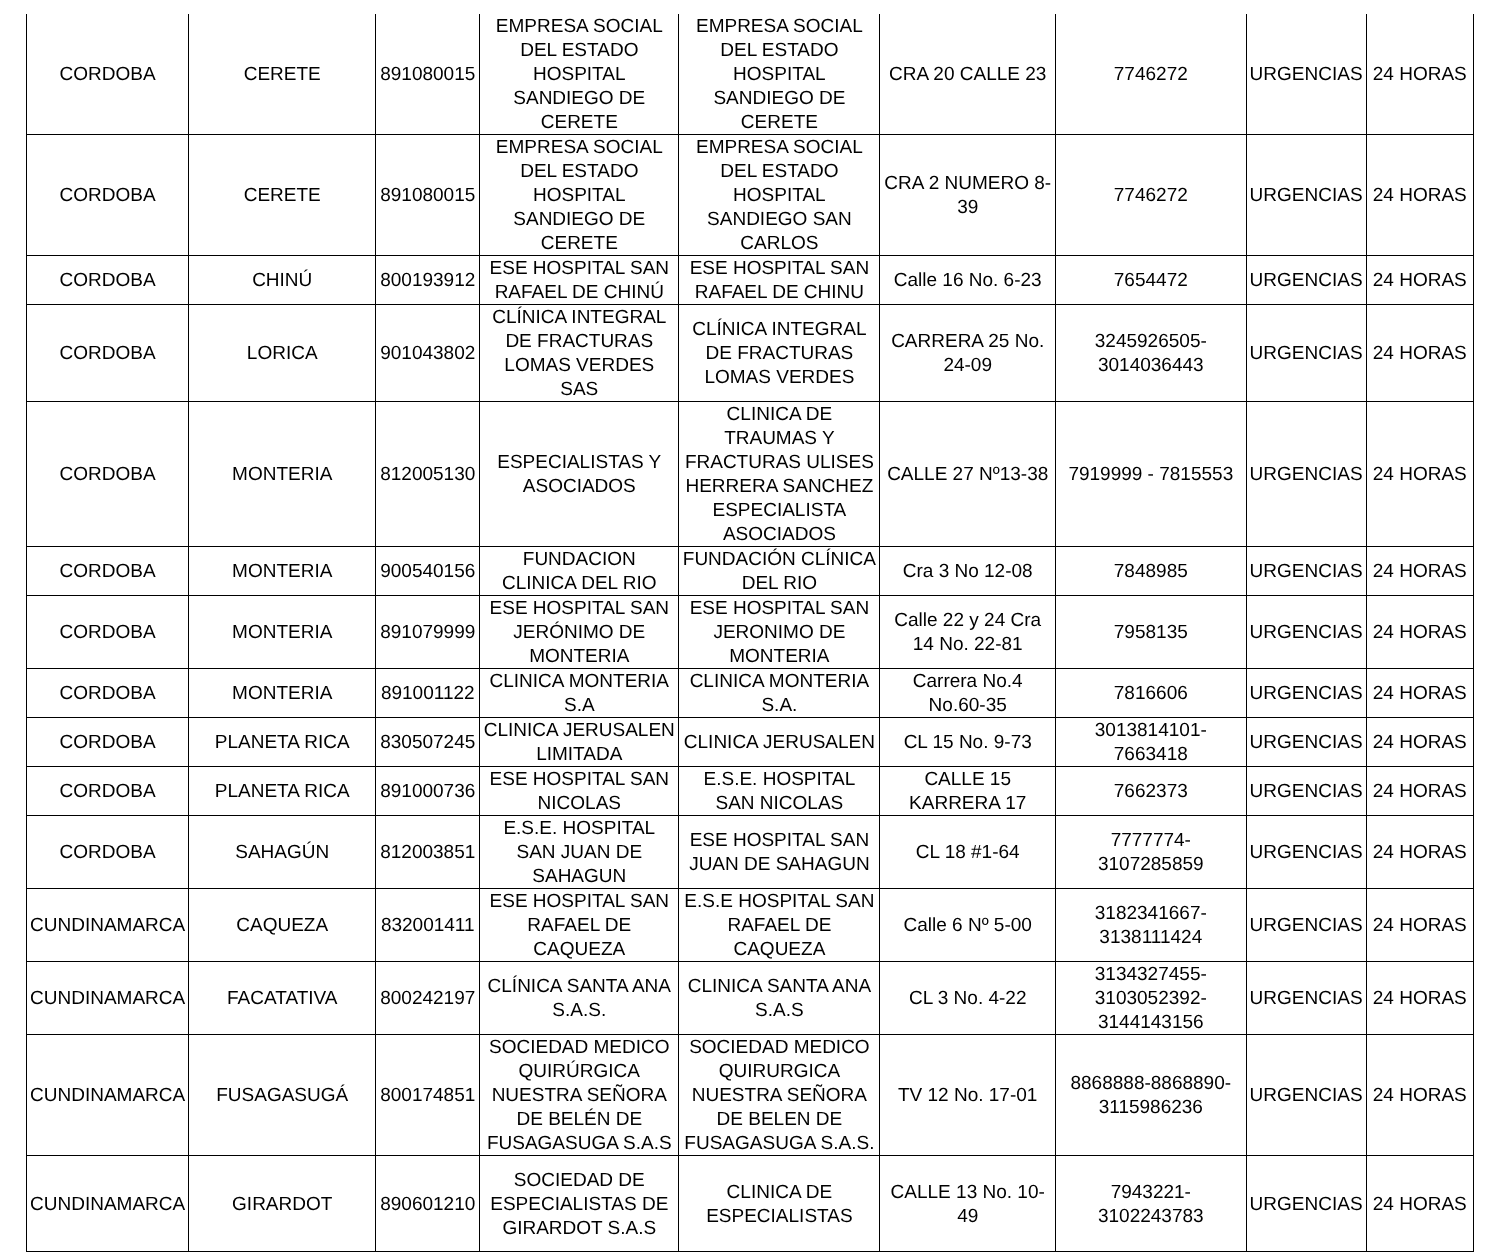| CORDOBA | CERETE | 891080015 | EMPRESA SOCIAL DEL ESTADO HOSPITAL SANDIEGO DE CERETE | EMPRESA SOCIAL DEL ESTADO HOSPITAL SANDIEGO DE CERETE | CRA 20 CALLE 23 | 7746272 | URGENCIAS | 24 HORAS |
| CORDOBA | CERETE | 891080015 | EMPRESA SOCIAL DEL ESTADO HOSPITAL SANDIEGO DE CERETE | EMPRESA SOCIAL DEL ESTADO HOSPITAL SANDIEGO SAN CARLOS | CRA 2 NUMERO 8-39 | 7746272 | URGENCIAS | 24 HORAS |
| CORDOBA | CHINÚ | 800193912 | ESE HOSPITAL SAN RAFAEL DE CHINÚ | ESE HOSPITAL SAN RAFAEL DE CHINU | Calle 16 No. 6-23 | 7654472 | URGENCIAS | 24 HORAS |
| CORDOBA | LORICA | 901043802 | CLÍNICA INTEGRAL DE FRACTURAS LOMAS VERDES SAS | CLÍNICA INTEGRAL DE FRACTURAS LOMAS VERDES | CARRERA 25 No. 24-09 | 3245926505-3014036443 | URGENCIAS | 24 HORAS |
| CORDOBA | MONTERIA | 812005130 | ESPECIALISTAS Y ASOCIADOS | CLINICA DE TRAUMAS Y FRACTURAS ULISES HERRERA SANCHEZ ESPECIALISTA ASOCIADOS | CALLE 27 Nº13-38 | 7919999 - 7815553 | URGENCIAS | 24 HORAS |
| CORDOBA | MONTERIA | 900540156 | FUNDACION CLINICA DEL RIO | FUNDACIÓN CLÍNICA DEL RIO | Cra 3 No 12-08 | 7848985 | URGENCIAS | 24 HORAS |
| CORDOBA | MONTERIA | 891079999 | ESE HOSPITAL SAN JERÓNIMO DE MONTERIA | ESE HOSPITAL SAN JERONIMO DE MONTERIA | Calle 22 y 24 Cra 14 No. 22-81 | 7958135 | URGENCIAS | 24 HORAS |
| CORDOBA | MONTERIA | 891001122 | CLINICA MONTERIA S.A | CLINICA MONTERIA S.A. | Carrera No.4 No.60-35 | 7816606 | URGENCIAS | 24 HORAS |
| CORDOBA | PLANETA RICA | 830507245 | CLINICA JERUSALEN LIMITADA | CLINICA JERUSALEN | CL 15 No. 9-73 | 3013814101-7663418 | URGENCIAS | 24 HORAS |
| CORDOBA | PLANETA RICA | 891000736 | ESE HOSPITAL SAN NICOLAS | E.S.E. HOSPITAL SAN NICOLAS | CALLE 15 KARRERA 17 | 7662373 | URGENCIAS | 24 HORAS |
| CORDOBA | SAHAGÚN | 812003851 | E.S.E. HOSPITAL SAN JUAN DE SAHAGUN | ESE HOSPITAL SAN JUAN DE SAHAGUN | CL 18 #1-64 | 7777774-3107285859 | URGENCIAS | 24 HORAS |
| CUNDINAMARCA | CAQUEZA | 832001411 | ESE HOSPITAL SAN RAFAEL DE CAQUEZA | E.S.E HOSPITAL SAN RAFAEL DE CAQUEZA | Calle 6 Nº 5-00 | 3182341667-3138111424 | URGENCIAS | 24 HORAS |
| CUNDINAMARCA | FACATATIVA | 800242197 | CLÍNICA SANTA ANA S.A.S. | CLINICA SANTA ANA S.A.S | CL 3 No. 4-22 | 3134327455-3103052392-3144143156 | URGENCIAS | 24 HORAS |
| CUNDINAMARCA | FUSAGASUGÁ | 800174851 | SOCIEDAD MEDICO QUIRÚRGICA NUESTRA SEÑORA DE BELÉN DE FUSAGASUGA S.A.S | SOCIEDAD MEDICO QUIRURGICA NUESTRA SEÑORA DE BELEN DE FUSAGASUGA S.A.S. | TV 12 No. 17-01 | 8868888-8868890-3115986236 | URGENCIAS | 24 HORAS |
| CUNDINAMARCA | GIRARDOT | 890601210 | SOCIEDAD DE ESPECIALISTAS DE GIRARDOT S.A.S | CLINICA DE ESPECIALISTAS | CALLE 13 No. 10-49 | 7943221-3102243783 | URGENCIAS | 24 HORAS |